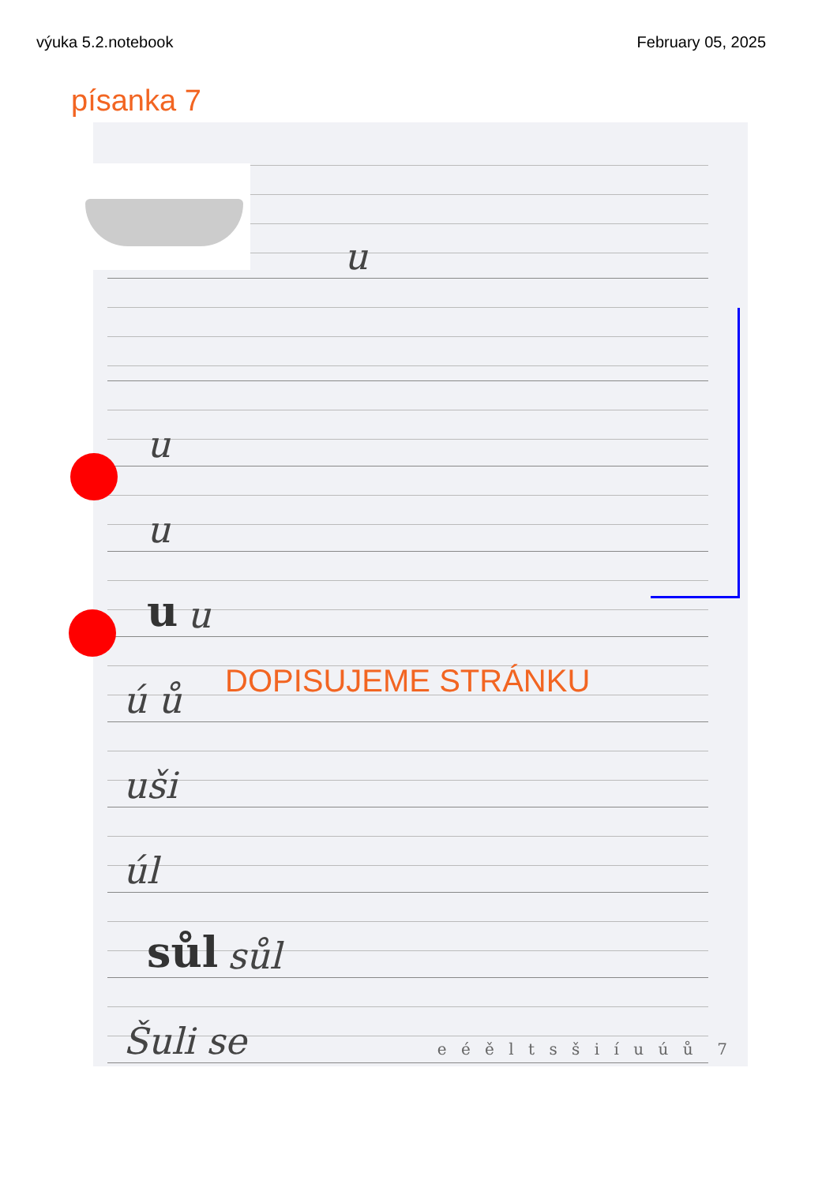výuka 5.2.notebook February 05, 2025
písanka 7
u
u
u
u u
ú ů
uši
úl
sůl sůl
Šuli se
e é ě l t s š i í u ú ů 7
DOPISUJEME STRÁNKU